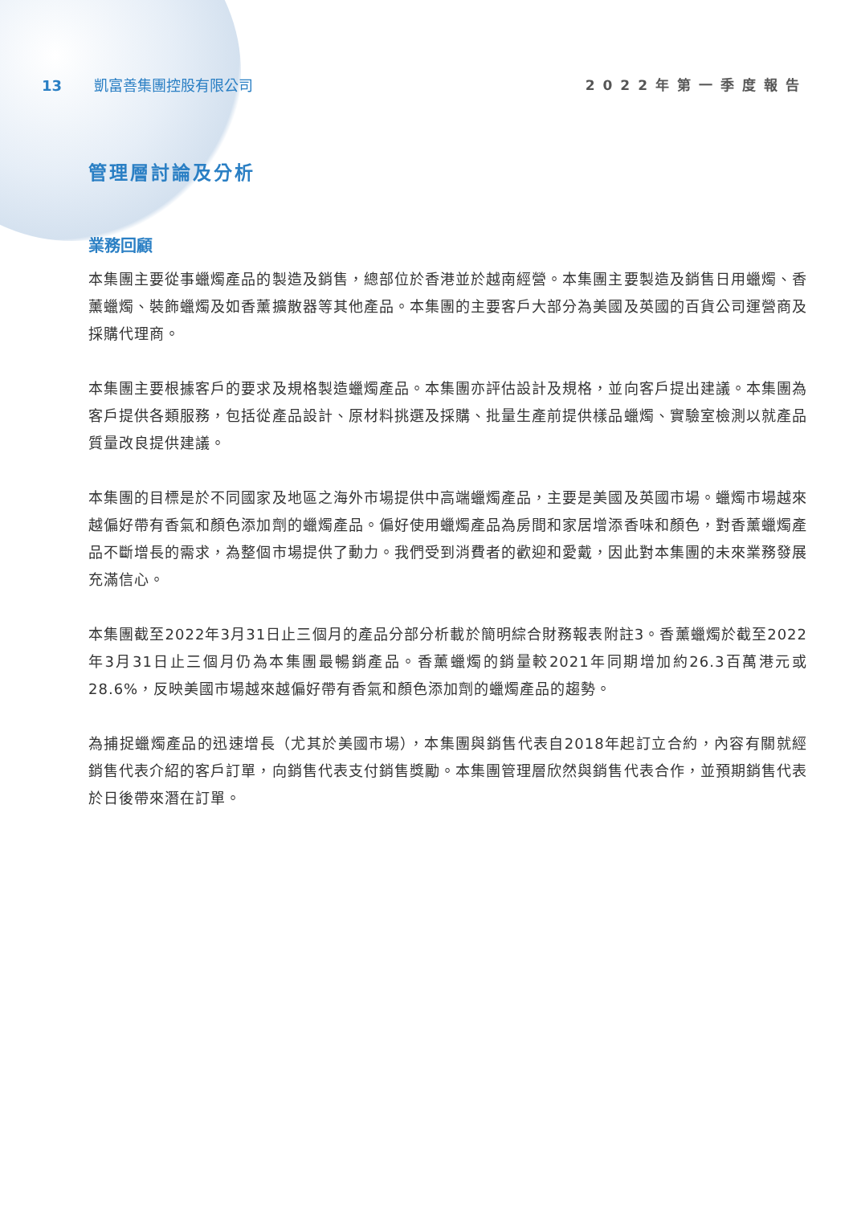13 凱富善集團控股有限公司 2022年第一季度報告
管理層討論及分析
業務回顧
本集團主要從事蠟燭產品的製造及銷售，總部位於香港並於越南經營。本集團主要製造及銷售日用蠟燭、香薰蠟燭、裝飾蠟燭及如香薰擴散器等其他產品。本集團的主要客戶大部分為美國及英國的百貨公司運營商及採購代理商。
本集團主要根據客戶的要求及規格製造蠟燭產品。本集團亦評估設計及規格，並向客戶提出建議。本集團為客戶提供各類服務，包括從產品設計、原材料挑選及採購、批量生產前提供樣品蠟燭、實驗室檢測以就產品質量改良提供建議。
本集團的目標是於不同國家及地區之海外市場提供中高端蠟燭產品，主要是美國及英國市場。蠟燭市場越來越偏好帶有香氣和顏色添加劑的蠟燭產品。偏好使用蠟燭產品為房間和家居增添香味和顏色，對香薰蠟燭產品不斷增長的需求，為整個市場提供了動力。我們受到消費者的歡迎和愛戴，因此對本集團的未來業務發展充滿信心。
本集團截至2022年3月31日止三個月的產品分部分析載於簡明綜合財務報表附註3。香薰蠟燭於截至2022年3月31日止三個月仍為本集團最暢銷產品。香薰蠟燭的銷量較2021年同期增加約26.3百萬港元或28.6%，反映美國市場越來越偏好帶有香氣和顏色添加劑的蠟燭產品的趨勢。
為捕捉蠟燭產品的迅速增長（尤其於美國市場），本集團與銷售代表自2018年起訂立合約，內容有關就經銷售代表介紹的客戶訂單，向銷售代表支付銷售獎勵。本集團管理層欣然與銷售代表合作，並預期銷售代表於日後帶來潛在訂單。